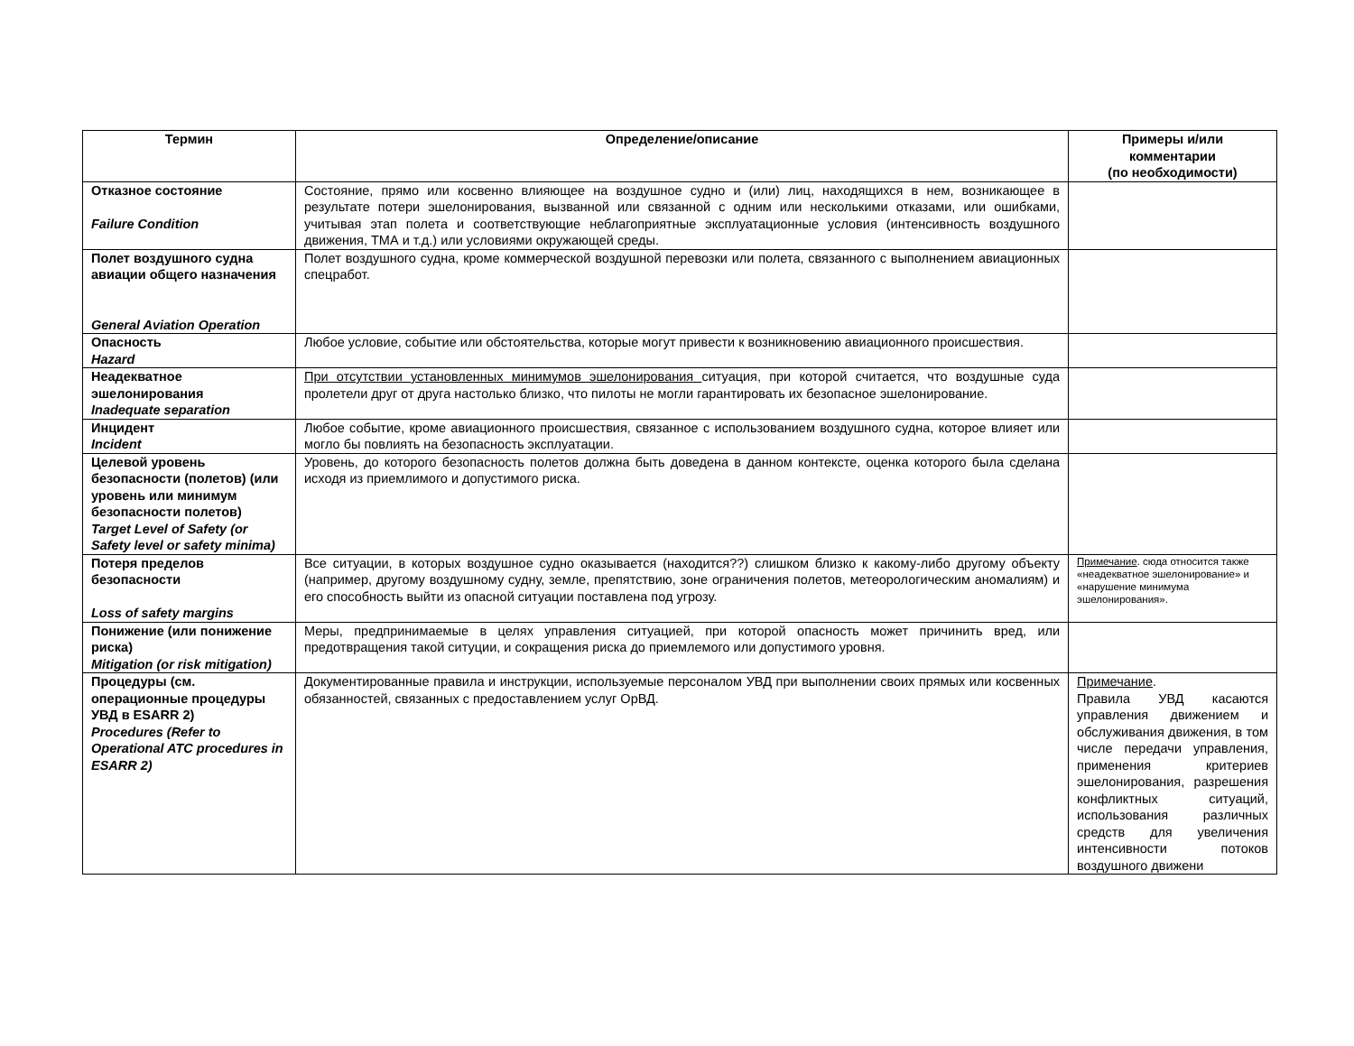| Термин | Определение/описание | Примеры и/или комментарии (по необходимости) |
| --- | --- | --- |
| Отказное состояние Failure Condition | Состояние, прямо или косвенно влияющее на воздушное судно и (или) лиц, находящихся в нем, возникающее в результате потери эшелонирования, вызванной или связанной с одним или несколькими отказами, или ошибками, учитывая этап полета и соответствующие неблагоприятные эксплуатационные условия (интенсивность воздушного движения, ТМА и т.д.) или условиями окружающей среды. | |
| Полет воздушного судна авиации общего назначения General Aviation Operation | Полет воздушного судна, кроме коммерческой воздушной перевозки или полета, связанного с выполнением авиационных спецработ. | |
| Опасность Hazard | Любое условие, событие или обстоятельства, которые могут привести к возникновению авиационного происшествия. | |
| Неадекватное эшелонирования Inadequate separation | При отсутствии установленных минимумов эшелонирования ситуация, при которой считается, что воздушные суда пролетели друг от друга настолько близко, что пилоты не могли гарантировать их безопасное эшелонирование. | |
| Инцидент Incident | Любое событие, кроме авиационного происшествия, связанное с использованием воздушного судна, которое влияет или могло бы повлиять на безопасность эксплуатации. | |
| Целевой уровень безопасности (полетов) (или уровень или минимум безопасности полетов) Target Level of Safety (or Safety level or safety minima) | Уровень, до которого безопасность полетов должна быть доведена в данном контексте, оценка которого была сделана исходя из приемлимого и допустимого риска. | |
| Потеря пределов безопасности Loss of safety margins | Все ситуации, в которых воздушное судно оказывается (находится??) слишком близко к какому-либо другому объекту (например, другому воздушному судну, земле, препятствию, зоне ограничения полетов, метеорологическим аномалиям) и его способность выйти из опасной ситуации поставлена под угрозу. | Примечание . сюда относится также «неадекватное эшелонирование» и «нарушение минимума эшелонирования». |
| Понижение (или понижение риска) Mitigation (or risk mitigation) | Меры, предпринимаемые в целях управления ситуацией, при которой опасность может причинить вред, или предотвращения такой ситуции, и сокращения риска до приемлемого или допустимого уровня. | |
| Процедуры (см. операционные процедуры УВД в ESARR 2) Procedures (Refer to Operational ATC procedures in ESARR 2) | Документированные правила и инструкции, используемые персоналом УВД при выполнении своих прямых или косвенных обязанностей, связанных с предоставлением услуг ОрВД. | Примечание . Правила УВД касаются управления движением и обслуживания движения, в том числе передачи управления, применения критериев эшелонирования, разрешения конфликтных ситуаций, использования различных средств для увеличения интенсивности потоков воздушного движени |